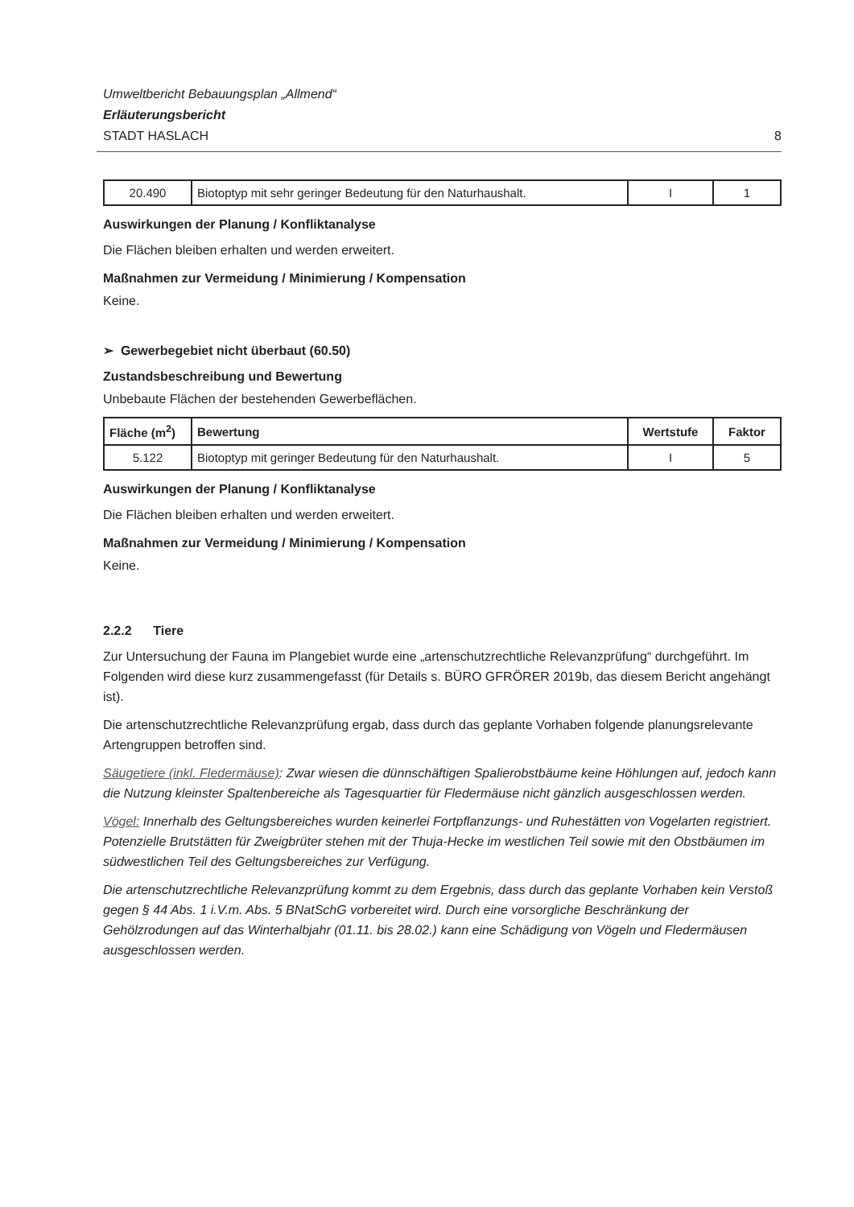Umweltbericht Bebauungsplan „Allmend“
Erläuterungsbericht
STADT HASLACH 8
| 20.490 | Biotoptyp mit sehr geringer Bedeutung für den Naturhaushalt. | I | 1 |
Auswirkungen der Planung / Konfliktanalyse
Die Flächen bleiben erhalten und werden erweitert.
Maßnahmen zur Vermeidung / Minimierung / Kompensation
Keine.
➢ Gewerbegebiet nicht überbaut (60.50)
Zustandsbeschreibung und Bewertung
Unbebaute Flächen der bestehenden Gewerbeflächen.
| Fläche (m<sup>2</sup>) | Bewertung | Wertstufe | Faktor |
| --- | --- | --- | --- |
| 5.122 | Biotoptyp mit geringer Bedeutung für den Naturhaushalt. | I | 5 |
Auswirkungen der Planung / Konfliktanalyse
Die Flächen bleiben erhalten und werden erweitert.
Maßnahmen zur Vermeidung / Minimierung / Kompensation
Keine.
2.2.2 Tiere
Zur Untersuchung der Fauna im Plangebiet wurde eine „artenschutzrechtliche Relevanzprüfung“ durchgeführt. Im Folgenden wird diese kurz zusammengefasst (für Details s. BÜRO GFRÖRER 2019b, das diesem Bericht angehängt ist).
Die artenschutzrechtliche Relevanzprüfung ergab, dass durch das geplante Vorhaben folgende planungsrelevante Artengruppen betroffen sind.
Säugetiere (inkl. Fledermäuse): Zwar wiesen die dünnschäftigen Spalierobstbäume keine Höhlungen auf, jedoch kann die Nutzung kleinster Spaltenbereiche als Tagesquartier für Fledermäuse nicht gänzlich ausgeschlossen werden.
Vögel: Innerhalb des Geltungsbereiches wurden keinerlei Fortpflanzungs- und Ruhestätten von Vogelarten registriert. Potenzielle Brutstätten für Zweigbrüter stehen mit der Thuja-Hecke im westlichen Teil sowie mit den Obstbäumen im südwestlichen Teil des Geltungsbereiches zur Verfügung.
Die artenschutzrechtliche Relevanzprüfung kommt zu dem Ergebnis, dass durch das geplante Vorhaben kein Verstoß gegen § 44 Abs. 1 i.V.m. Abs. 5 BNatSchG vorbereitet wird. Durch eine vorsorgliche Beschränkung der Gehölzrodungen auf das Winterhalbjahr (01.11. bis 28.02.) kann eine Schädigung von Vögeln und Fledermäusen ausgeschlossen werden.